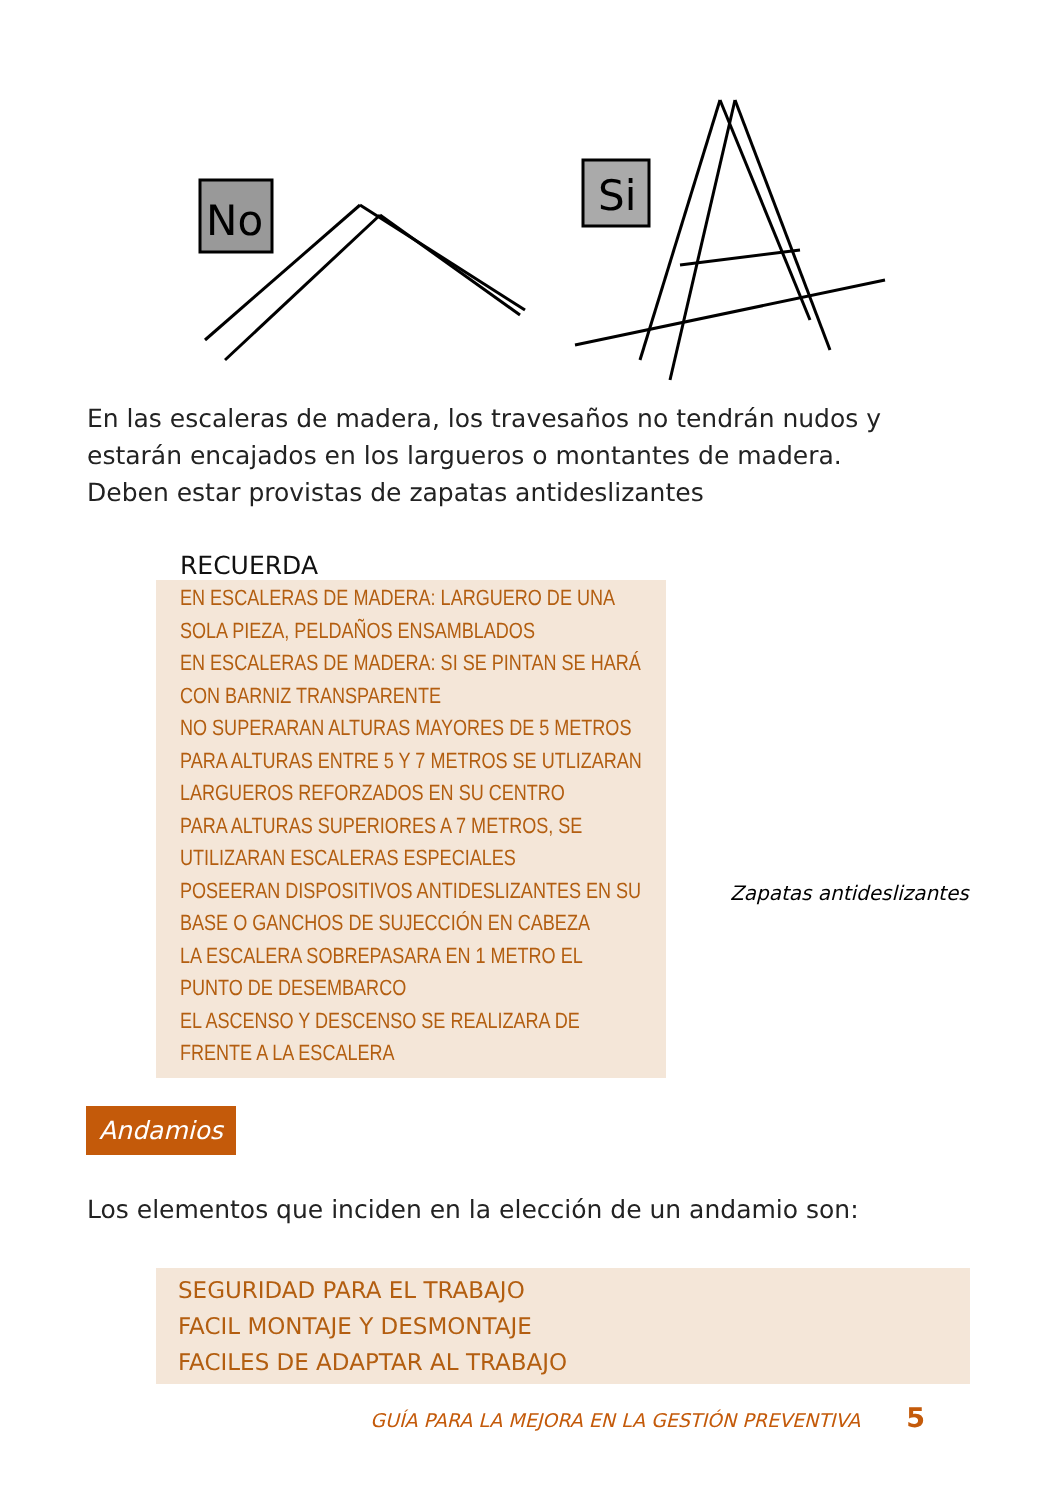No
Si
En las escaleras de madera, los travesaños no tendrán nudos y estarán encajados en los largueros o montantes de madera.
Deben estar provistas de zapatas antideslizantes
RECUERDA
EN ESCALERAS DE MADERA: LARGUERO DE UNA SOLA PIEZA, PELDAÑOS ENSAMBLADOS
EN ESCALERAS DE MADERA: SI SE PINTAN SE HARÁ CON BARNIZ TRANSPARENTE
NO SUPERARAN ALTURAS MAYORES DE 5 METROS
PARA ALTURAS ENTRE 5 Y 7 METROS SE UTLIZARAN LARGUEROS REFORZADOS EN SU CENTRO
PARA ALTURAS SUPERIORES A 7 METROS, SE UTILIZARAN ESCALERAS ESPECIALES
POSEERAN DISPOSITIVOS ANTIDESLIZANTES EN SU BASE O GANCHOS DE SUJECCIÓN EN CABEZA
LA ESCALERA SOBREPASARA EN 1 METRO EL PUNTO DE DESEMBARCO
EL ASCENSO Y DESCENSO SE REALIZARA DE FRENTE A LA ESCALERA
Zapatas antideslizantes
Andamios
Los elementos que inciden en la elección de un andamio son:
SEGURIDAD PARA EL TRABAJO
FACIL MONTAJE Y DESMONTAJE
FACILES DE ADAPTAR AL TRABAJO
GUÍA PARA LA MEJORA EN LA GESTIÓN PREVENTIVA 5